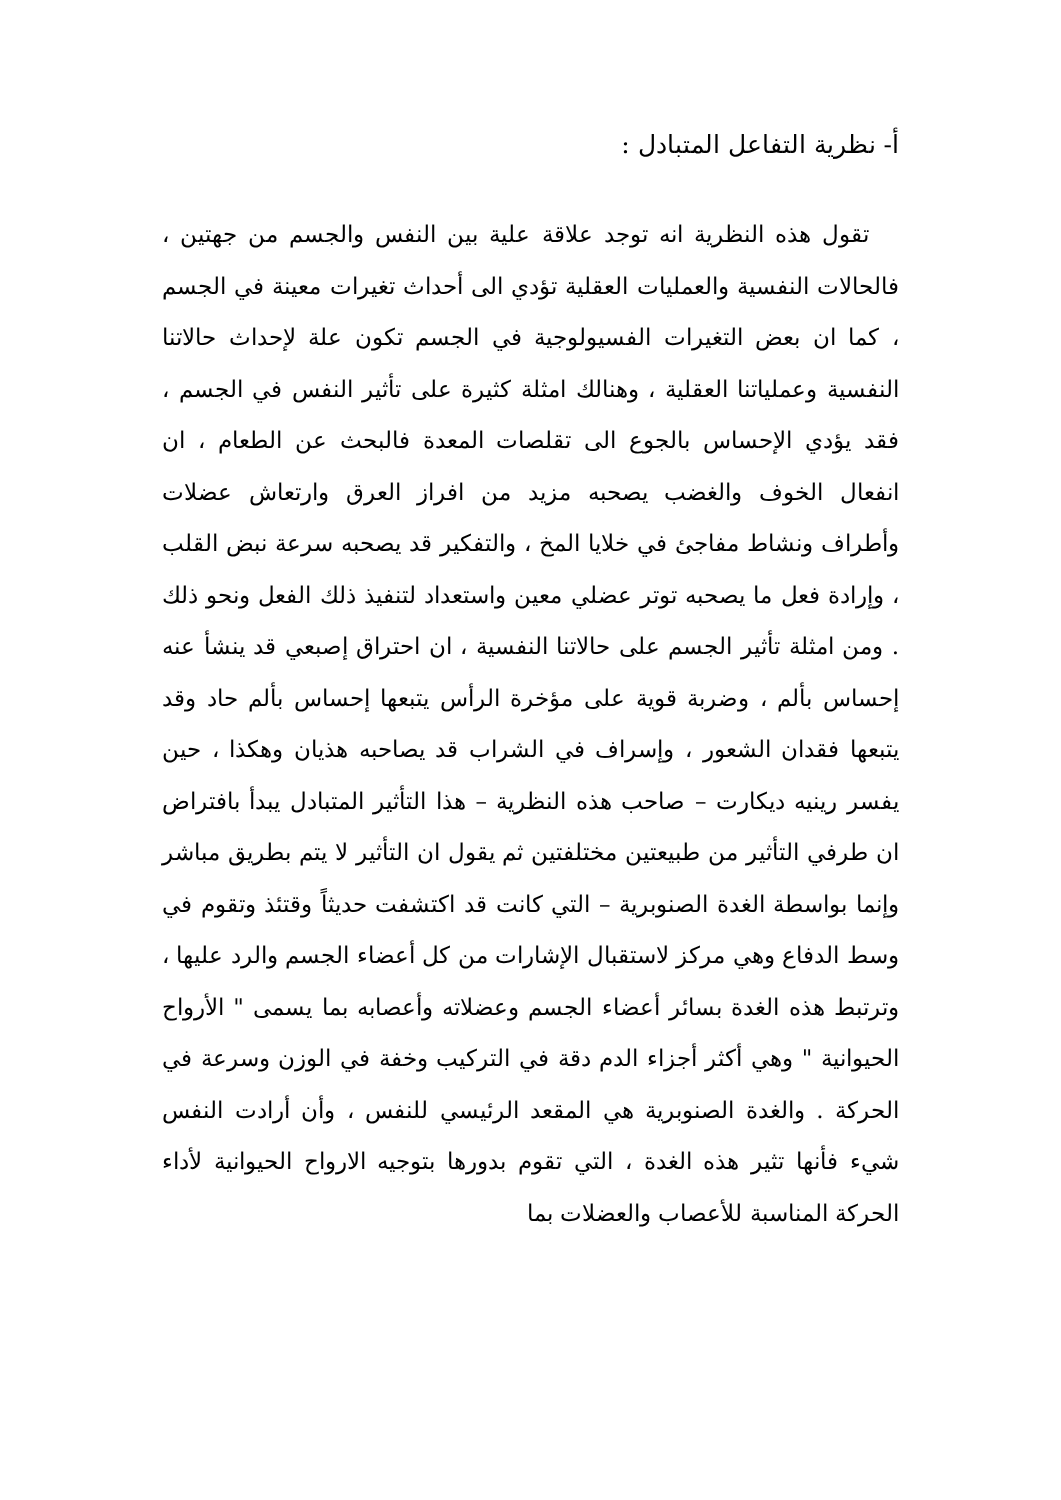أ- نظرية التفاعل المتبادل :
تقول هذه النظرية انه توجد علاقة علية بين النفس والجسم من جهتين ، فالحالات النفسية والعمليات العقلية تؤدي الى أحداث تغيرات معينة في الجسم ، كما ان بعض التغيرات الفسيولوجية في الجسم تكون علة لإحداث حالاتنا النفسية وعملياتنا العقلية ، وهنالك امثلة كثيرة على تأثير النفس في الجسم ، فقد يؤدي الإحساس بالجوع الى تقلصات المعدة فالبحث عن الطعام ، ان انفعال الخوف والغضب يصحبه مزيد من افراز العرق وارتعاش عضلات وأطراف ونشاط مفاجئ في خلايا المخ ، والتفكير قد يصحبه سرعة نبض القلب ، وإرادة فعل ما يصحبه توتر عضلي معين واستعداد لتنفيذ ذلك الفعل ونحو ذلك . ومن امثلة تأثير الجسم على حالاتنا النفسية ، ان احتراق إصبعي قد ينشأ عنه إحساس بألم ، وضربة قوية على مؤخرة الرأس يتبعها إحساس بألم حاد وقد يتبعها فقدان الشعور ، وإسراف في الشراب قد يصاحبه هذيان وهكذا ، حين يفسر رينيه ديكارت – صاحب هذه النظرية – هذا التأثير المتبادل يبدأ بافتراض ان طرفي التأثير من طبيعتين مختلفتين ثم يقول ان التأثير لا يتم بطريق مباشر وإنما بواسطة الغدة الصنوبرية – التي كانت قد اكتشفت حديثاً وقتئذ وتقوم في وسط الدفاع وهي مركز لاستقبال الإشارات من كل أعضاء الجسم والرد عليها ، وترتبط هذه الغدة بسائر أعضاء الجسم وعضلاته وأعصابه بما يسمى " الأرواح الحيوانية " وهي أكثر أجزاء الدم دقة في التركيب وخفة في الوزن وسرعة في الحركة . والغدة الصنوبرية هي المقعد الرئيسي للنفس ، وأن أرادت النفس شيء فأنها تثير هذه الغدة ، التي تقوم بدورها بتوجيه الارواح الحيوانية لأداء الحركة المناسبة للأعصاب والعضلات بما